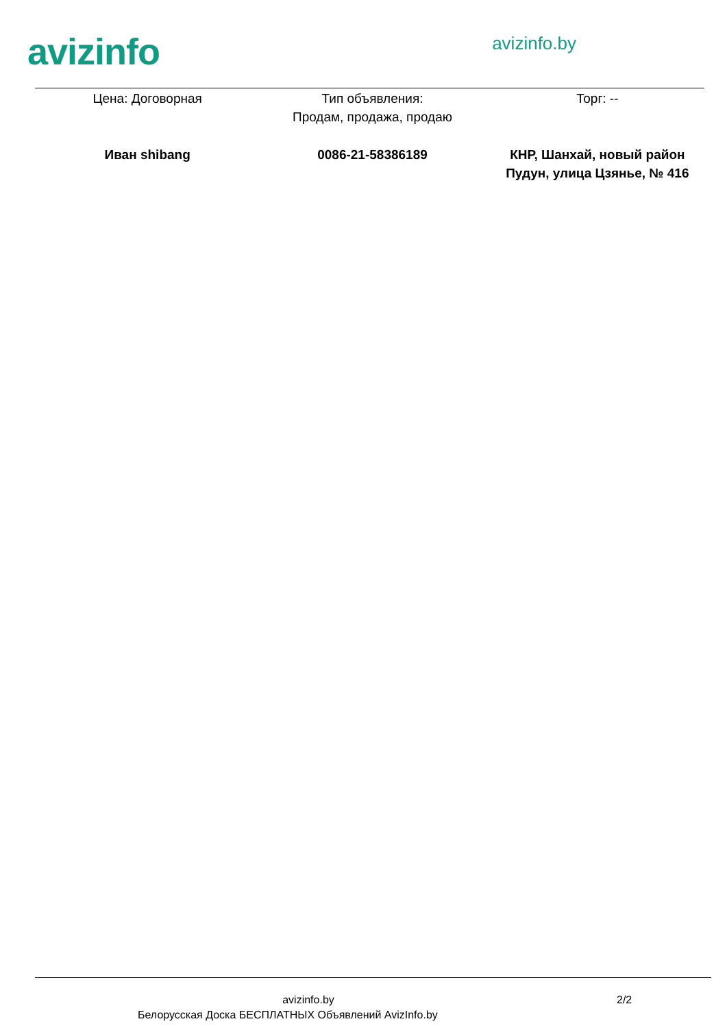avizinfo
avizinfo.by
| Цена: Договорная | Тип объявления: Продам, продажа, продаю | Торг: -- |
| Иван shibang | 0086-21-58386189 | КНР, Шанхай, новый район Пудун, улица Цзянье, № 416 |
avizinfo.by 2/2
Белорусская Доска БЕСПЛАТНЫХ Объявлений AvizInfo.by